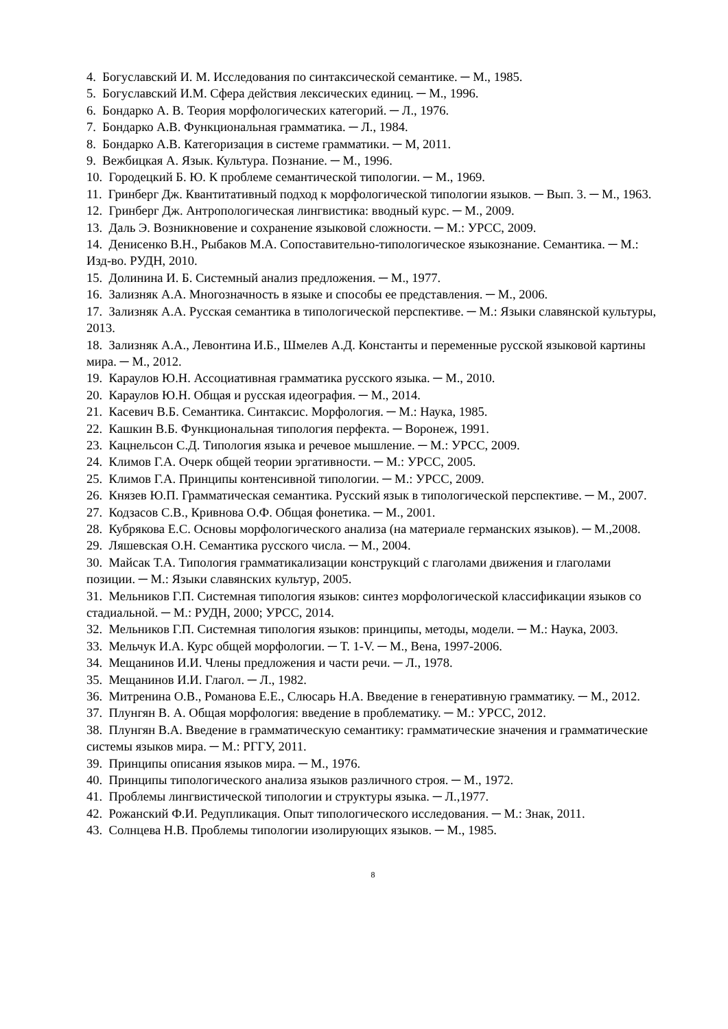4. Богуславский И. М. Исследования по синтаксической семантике. ─ М., 1985.
5. Богуславский И.М. Сфера действия лексических единиц. ─ М., 1996.
6. Бондарко А. В. Теория морфологических категорий. ─ Л., 1976.
7. Бондарко А.В. Функциональная грамматика. ─ Л., 1984.
8. Бондарко А.В. Категоризация в системе грамматики. ─ М, 2011.
9. Вежбицкая А. Язык. Культура. Познание. ─ М., 1996.
10. Городецкий Б. Ю. К проблеме семантической типологии. ─ М., 1969.
11. Гринберг Дж. Квантитативный подход к морфологической типологии языков. ─ Вып. 3. ─ М., 1963.
12. Гринберг Дж. Антропологическая лингвистика: вводный курс. ─ М., 2009.
13. Даль Э. Возникновение и сохранение языковой сложности. ─ М.: УРСС, 2009.
14. Денисенко В.Н., Рыбаков М.А. Сопоставительно-типологическое языкознание. Семантика. ─ М.: Изд-во. РУДН, 2010.
15. Долинина И. Б. Системный анализ предложения. ─ М., 1977.
16. Зализняк А.А. Многозначность в языке и способы ее представления. ─ М., 2006.
17. Зализняк А.А. Русская семантика в типологической перспективе. ─ М.: Языки славянской культуры, 2013.
18. Зализняк А.А., Левонтина И.Б., Шмелев А.Д. Константы и переменные русской языковой картины мира. ─ М., 2012.
19. Караулов Ю.Н. Ассоциативная грамматика русского языка. ─ М., 2010.
20. Караулов Ю.Н. Общая и русская идеография. ─ М., 2014.
21. Касевич В.Б. Семантика. Синтаксис. Морфология. ─ М.: Наука, 1985.
22. Кашкин В.Б. Функциональная типология перфекта. ─ Воронеж, 1991.
23. Кацнельсон С.Д. Типология языка и речевое мышление. ─ М.: УРСС, 2009.
24. Климов Г.А. Очерк общей теории эргативности. ─ М.: УРСС, 2005.
25. Климов Г.А. Принципы контенсивной типологии. ─ М.: УРСС, 2009.
26. Князев Ю.П. Грамматическая семантика. Русский язык в типологической перспективе. ─ М., 2007.
27. Кодзасов С.В., Кривнова О.Ф. Общая фонетика. ─ М., 2001.
28. Кубрякова Е.С. Основы морфологического анализа (на материале германских языков). ─ М.,2008.
29. Ляшевская О.Н. Семантика русского числа. ─ М., 2004.
30. Майсак Т.А. Типология грамматикализации конструкций с глаголами движения и глаголами позиции. ─ М.: Языки славянских культур, 2005.
31. Мельников Г.П. Системная типология языков: синтез морфологической классификации языков со стадиальной. ─ М.: РУДН, 2000; УРСС, 2014.
32. Мельников Г.П. Системная типология языков: принципы, методы, модели. ─ М.: Наука, 2003.
33. Мельчук И.А. Курс общей морфологии. ─ Т. 1-V. ─ М., Вена, 1997-2006.
34. Мещанинов И.И. Члены предложения и части речи. ─ Л., 1978.
35. Мещанинов И.И. Глагол. ─ Л., 1982.
36. Митренина О.В., Романова Е.Е., Слюсарь Н.А. Введение в генеративную грамматику. ─ М., 2012.
37. Плунгян В. А. Общая морфология: введение в проблематику. ─ М.: УРСС, 2012.
38. Плунгян В.А. Введение в грамматическую семантику: грамматические значения и грамматические системы языков мира. ─ М.: РГГУ, 2011.
39. Принципы описания языков мира. ─ М., 1976.
40. Принципы типологического анализа языков различного строя. ─ М., 1972.
41. Проблемы лингвистической типологии и структуры языка. ─ Л.,1977.
42. Рожанский Ф.И. Редупликация. Опыт типологического исследования. ─ М.: Знак, 2011.
43. Солнцева Н.В. Проблемы типологии изолирующих языков. ─ М., 1985.
8